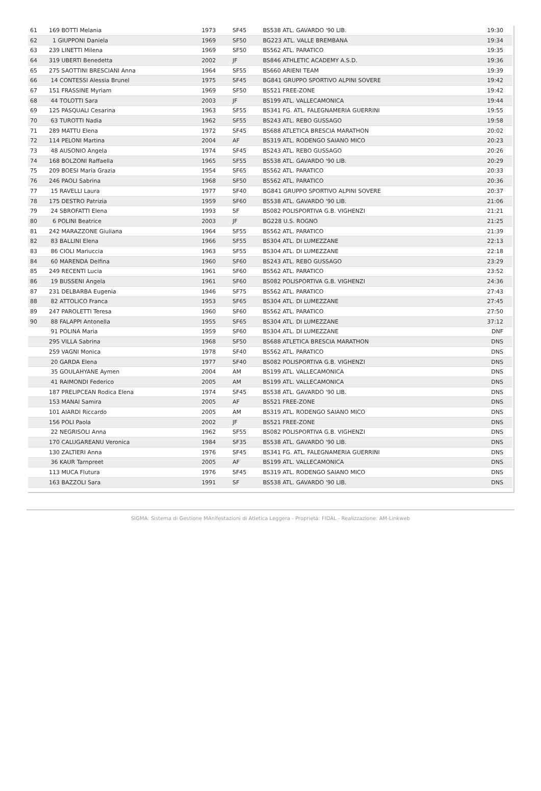| 61 | 169 BOTTI Melania | 1973 | SF45 | BS538 ATL. GAVARDO '90 LIB. | 19:30 |
| 62 | 1 GIUPPONI Daniela | 1969 | SF50 | BG223 ATL. VALLE BREMBANA | 19:34 |
| 63 | 239 LINETTI Milena | 1969 | SF50 | BS562 ATL. PARATICO | 19:35 |
| 64 | 319 UBERTI Benedetta | 2002 | JF | BS846 ATHLETIC ACADEMY A.S.D. | 19:36 |
| 65 | 275 SAOTTINI BRESCIANI Anna | 1964 | SF55 | BS660 ARIENI TEAM | 19:39 |
| 66 | 14 CONTESSI Alessia Brunel | 1975 | SF45 | BG841 GRUPPO SPORTIVO ALPINI SOVERE | 19:42 |
| 67 | 151 FRASSINE Myriam | 1969 | SF50 | BS521 FREE-ZONE | 19:42 |
| 68 | 44 TOLOTTI Sara | 2003 | JF | BS199 ATL. VALLECAMONICA | 19:44 |
| 69 | 125 PASQUALI Cesarina | 1963 | SF55 | BS341 FG. ATL. FALEGNAMERIA GUERRINI | 19:55 |
| 70 | 63 TUROTTI Nadia | 1962 | SF55 | BS243 ATL. REBO GUSSAGO | 19:58 |
| 71 | 289 MATTU Elena | 1972 | SF45 | BS688 ATLETICA BRESCIA MARATHON | 20:02 |
| 72 | 114 PELONI Martina | 2004 | AF | BS319 ATL. RODENGO SAIANO MICO | 20:23 |
| 73 | 48 AUSONIO Angela | 1974 | SF45 | BS243 ATL. REBO GUSSAGO | 20:26 |
| 74 | 168 BOLZONI Raffaella | 1965 | SF55 | BS538 ATL. GAVARDO '90 LIB. | 20:29 |
| 75 | 209 BOESI Maria Grazia | 1954 | SF65 | BS562 ATL. PARATICO | 20:33 |
| 76 | 246 PAOLI Sabrina | 1968 | SF50 | BS562 ATL. PARATICO | 20:36 |
| 77 | 15 RAVELLI Laura | 1977 | SF40 | BG841 GRUPPO SPORTIVO ALPINI SOVERE | 20:37 |
| 78 | 175 DESTRO Patrizia | 1959 | SF60 | BS538 ATL. GAVARDO '90 LIB. | 21:06 |
| 79 | 24 SBROFATTI Elena | 1993 | SF | BS082 POLISPORTIVA G.B. VIGHENZI | 21:21 |
| 80 | 6 POLINI Beatrice | 2003 | JF | BG228 U.S. ROGNO | 21:25 |
| 81 | 242 MARAZZONE Giuliana | 1964 | SF55 | BS562 ATL. PARATICO | 21:39 |
| 82 | 83 BALLINI Elena | 1966 | SF55 | BS304 ATL. DI LUMEZZANE | 22:13 |
| 83 | 86 CIOLI Mariuccia | 1963 | SF55 | BS304 ATL. DI LUMEZZANE | 22:18 |
| 84 | 60 MARENDA Delfina | 1960 | SF60 | BS243 ATL. REBO GUSSAGO | 23:29 |
| 85 | 249 RECENTI Lucia | 1961 | SF60 | BS562 ATL. PARATICO | 23:52 |
| 86 | 19 BUSSENI Angela | 1961 | SF60 | BS082 POLISPORTIVA G.B. VIGHENZI | 24:36 |
| 87 | 231 DELBARBA Eugenia | 1946 | SF75 | BS562 ATL. PARATICO | 27:43 |
| 88 | 82 ATTOLICO Franca | 1953 | SF65 | BS304 ATL. DI LUMEZZANE | 27:45 |
| 89 | 247 PAROLETTI Teresa | 1960 | SF60 | BS562 ATL. PARATICO | 27:50 |
| 90 | 88 FALAPPI Antonella | 1955 | SF65 | BS304 ATL. DI LUMEZZANE | 37:12 |
| | 91 POLINA Maria | 1959 | SF60 | BS304 ATL. DI LUMEZZANE | DNF |
| | 295 VILLA Sabrina | 1968 | SF50 | BS688 ATLETICA BRESCIA MARATHON | DNS |
| | 259 VAGNI Monica | 1978 | SF40 | BS562 ATL. PARATICO | DNS |
| | 20 GARDA Elena | 1977 | SF40 | BS082 POLISPORTIVA G.B. VIGHENZI | DNS |
| | 35 GOULAHYANE Aymen | 2004 | AM | BS199 ATL. VALLECAMONICA | DNS |
| | 41 RAIMONDI Federico | 2005 | AM | BS199 ATL. VALLECAMONICA | DNS |
| | 187 PRELIPCEAN Rodica Elena | 1974 | SF45 | BS538 ATL. GAVARDO '90 LIB. | DNS |
| | 153 MANAI Samira | 2005 | AF | BS521 FREE-ZONE | DNS |
| | 101 AIARDI Riccardo | 2005 | AM | BS319 ATL. RODENGO SAIANO MICO | DNS |
| | 156 POLI Paola | 2002 | JF | BS521 FREE-ZONE | DNS |
| | 22 NEGRISOLI Anna | 1962 | SF55 | BS082 POLISPORTIVA G.B. VIGHENZI | DNS |
| | 170 CALUGAREANU Veronica | 1984 | SF35 | BS538 ATL. GAVARDO '90 LIB. | DNS |
| | 130 ZALTIERI Anna | 1976 | SF45 | BS341 FG. ATL. FALEGNAMERIA GUERRINI | DNS |
| | 36 KAUR Tarnpreet | 2005 | AF | BS199 ATL. VALLECAMONICA | DNS |
| | 113 MUCA Flutura | 1976 | SF45 | BS319 ATL. RODENGO SAIANO MICO | DNS |
| | 163 BAZZOLI Sara | 1991 | SF | BS538 ATL. GAVARDO '90 LIB. | DNS |
SIGMA: Sistema di Gestione MAnifestazioni di Atletica Leggera - Proprietà: FIDAL - Realizzazione: AM-Linkweb